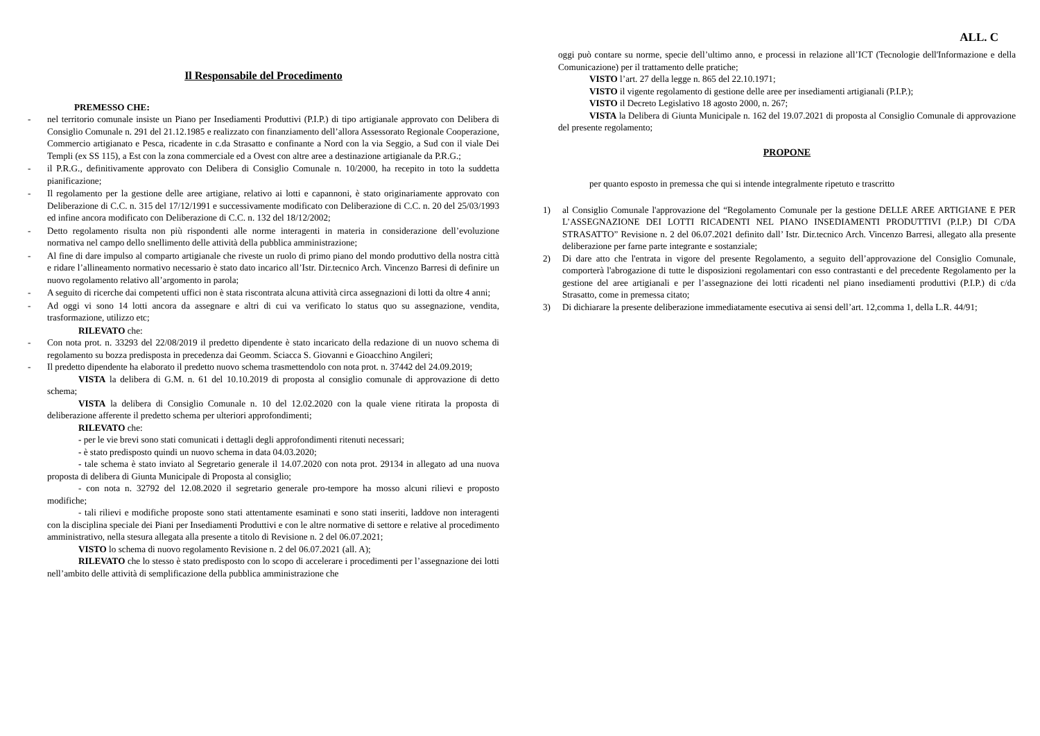ALL. C
Il Responsabile del Procedimento
PREMESSO CHE:
- nel territorio comunale insiste un Piano per Insediamenti Produttivi (P.I.P.) di tipo artigianale approvato con Delibera di Consiglio Comunale n. 291 del 21.12.1985 e realizzato con finanziamento dell’allora Assessorato Regionale Cooperazione, Commercio artigianato e Pesca, ricadente in c.da Strasatto e confinante a Nord con la via Seggio, a Sud con il viale Dei Templi (ex SS 115), a Est con la zona commerciale ed a Ovest con altre aree a destinazione artigianale da P.R.G.;
- il P.R.G., definitivamente approvato con Delibera di Consiglio Comunale n. 10/2000, ha recepito in toto la suddetta pianificazione;
- Il regolamento per la gestione delle aree artigiane, relativo ai lotti e capannoni, è stato originariamente approvato con Deliberazione di C.C. n. 315 del 17/12/1991 e successivamente modificato con Deliberazione di C.C. n. 20 del 25/03/1993 ed infine ancora modificato con Deliberazione di C.C. n. 132 del 18/12/2002;
- Detto regolamento risulta non più rispondenti alle norme interagenti in materia in considerazione dell’evoluzione normativa nel campo dello snellimento delle attività della pubblica amministrazione;
- Al fine di dare impulso al comparto artigianale che riveste un ruolo di primo piano del mondo produttivo della nostra città e ridare l’allineamento normativo necessario è stato dato incarico all’Istr. Dir.tecnico Arch. Vincenzo Barresi di definire un nuovo regolamento relativo all’argomento in parola;
- A seguito di ricerche dai competenti uffici non è stata riscontrata alcuna attività circa assegnazioni di lotti da oltre 4 anni;
- Ad oggi vi sono 14 lotti ancora da assegnare e altri di cui va verificato lo status quo su assegnazione, vendita, trasformazione, utilizzo etc;
RILEVATO che:
- Con nota prot. n. 33293 del 22/08/2019 il predetto dipendente è stato incaricato della redazione di un nuovo schema di regolamento su bozza predisposta in precedenza dai Geomm. Sciacca S. Giovanni e Gioacchino Angileri;
- Il predetto dipendente ha elaborato il predetto nuovo schema trasmettendolo con nota prot. n. 37442 del 24.09.2019;
VISTA la delibera di G.M. n. 61 del 10.10.2019 di proposta al consiglio comunale di approvazione di detto schema;
VISTA la delibera di Consiglio Comunale n. 10 del 12.02.2020 con la quale viene ritirata la proposta di deliberazione afferente il predetto schema per ulteriori approfondimenti;
RILEVATO che:
- per le vie brevi sono stati comunicati i dettagli degli approfondimenti ritenuti necessari;
- è stato predisposto quindi un nuovo schema in data 04.03.2020;
- tale schema è stato inviato al Segretario generale il 14.07.2020 con nota prot. 29134 in allegato ad una nuova proposta di delibera di Giunta Municipale di Proposta al consiglio;
- con nota n. 32792 del 12.08.2020 il segretario generale pro-tempore ha mosso alcuni rilievi e proposto modifiche;
- tali rilievi e modifiche proposte sono stati attentamente esaminati e sono stati inseriti, laddove non interagenti con la disciplina speciale dei Piani per Insediamenti Produttivi e con le altre normative di settore e relative al procedimento amministrativo, nella stesura allegata alla presente a titolo di Revisione n. 2 del 06.07.2021;
VISTO lo schema di nuovo regolamento Revisione n. 2 del 06.07.2021 (all. A);
RILEVATO che lo stesso è stato predisposto con lo scopo di accelerare i procedimenti per l’assegnazione dei lotti nell’ambito delle attività di semplificazione della pubblica amministrazione che
oggi può contare su norme, specie dell’ultimo anno, e processi in relazione all’ICT (Tecnologie dell'Informazione e della Comunicazione) per il trattamento delle pratiche;
VISTO l’art. 27 della legge n. 865 del 22.10.1971;
VISTO il vigente regolamento di gestione delle aree per insediamenti artigianali (P.I.P.);
VISTO il Decreto Legislativo 18 agosto 2000, n. 267;
VISTA la Delibera di Giunta Municipale n. 162 del 19.07.2021 di proposta al Consiglio Comunale di approvazione del presente regolamento;
PROPONE
per quanto esposto in premessa che qui si intende integralmente ripetuto e trascritto
1) al Consiglio Comunale l'approvazione del “Regolamento Comunale per la gestione DELLE AREE ARTIGIANE E PER L’ASSEGNAZIONE DEI LOTTI RICADENTI NEL PIANO INSEDIAMENTI PRODUTTIVI (P.I.P.) DI C/DA STRASATTO” Revisione n. 2 del 06.07.2021 definito dall’ Istr. Dir.tecnico Arch. Vincenzo Barresi, allegato alla presente deliberazione per farne parte integrante e sostanziale;
2) Di dare atto che l'entrata in vigore del presente Regolamento, a seguito dell’approvazione del Consiglio Comunale, comporterà l'abrogazione di tutte le disposizioni regolamentari con esso contrastanti e del precedente Regolamento per la gestione del aree artigianali e per l’assegnazione dei lotti ricadenti nel piano insediamenti produttivi (P.I.P.) di c/da Strasatto, come in premessa citato;
3) Di dichiarare la presente deliberazione immediatamente esecutiva ai sensi dell’art. 12,comma 1, della L.R. 44/91;